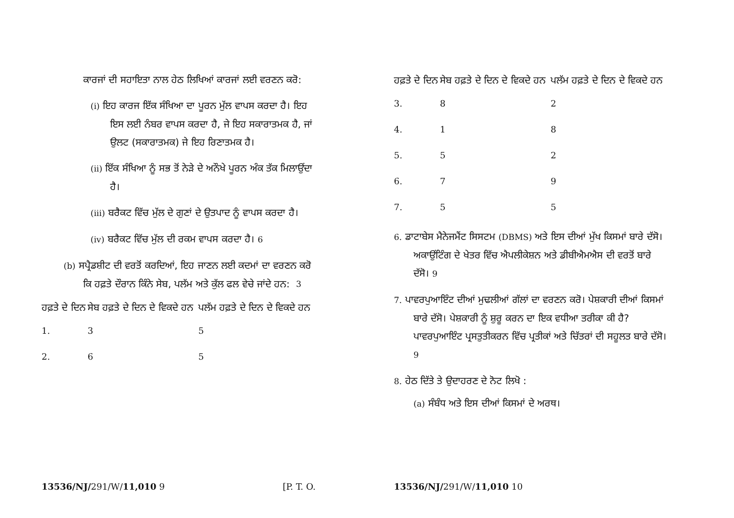ਕਾਰਜਾਂ ਦੀ ਸਹਾਇਤਾ ਨਾਲ ਹੇਠ ਲਿਖਿਆਂ ਕਾਰਜਾਂ ਲਈ ਵਰਣਨ ਕਰੋ:
(i) ਇਹ ਕਾਰਜ ਇੱਕ ਸੰਖਿਆ ਦਾ ਪੂਰਨ ਮੁੱਲ ਵਾਪਸ ਕਰਦਾ ਹੈ। ਇਹ ਇਸ ਲਈ ਨੰਬਰ ਵਾਪਸ ਕਰਦਾ ਹੈ, ਜੇ ਇਹ ਸਕਾਰਾਤਮਕ ਹੈ, ਜਾਂ ਉਲਟ (ਸਕਾਰਾਤਮਕ) ਜੇ ਇਹ ਰਿਣਾਤਮਕ ਹੈ।
(ii) ਇੱਕ ਸੰਖਿਆ ਨੂੰ ਸਭ ਤੋਂ ਨੇੜੇ ਦੇ ਅਨੌਖੇ ਪੂਰਨ ਅੰਕ ਤੱਕ ਮਿਲਾਉਂਦਾ ਹੈ।
(iii) ਬਰੈਕਟ ਵਿੱਚ ਮੁੱਲ ਦੇ ਗੁਣਾਂ ਦੇ ਉਤਪਾਦ ਨੂੰ ਵਾਪਸ ਕਰਦਾ ਹੈ।
(iv) ਬਰੈਕਟ ਵਿੱਚ ਮੁੱਲ ਦੀ ਰਕਮ ਵਾਪਸ ਕਰਦਾ ਹੈ। 6
(b) ਸਪ੍ਰੈਡਸ਼ੀਟ ਦੀ ਵਰਤੋਂ ਕਰਦਿਆਂ, ਇਹ ਜਾਣਨ ਲਈ ਕਦਮਾਂ ਦਾ ਵਰਣਨ ਕਰੋ ਕਿ ਹਫ਼ਤੇ ਦੌਰਾਨ ਕਿੰਨੇ ਸੇਬ, ਪਲੱਮ ਅਤੇ ਕੁੱਲ ਫਲ ਵੇਚੇ ਜਾਂਦੇ ਹਨ: 3
| ਹਫ਼ਤੇ ਦੇ ਦਿਨ | ਸੇਬ ਹਫ਼ਤੇ ਦੇ ਦਿਨ ਦੇ ਵਿਕਦੇ ਹਨ | ਪਲੱਮ ਹਫ਼ਤੇ ਦੇ ਦਿਨ ਦੇ ਵਿਕਦੇ ਹਨ |
| --- | --- | --- |
| 1. | 3 | 5 |
| 2. | 6 | 5 |
13536/NJ/291/W/11,010 9 [P. T. O.
| ਹਫ਼ਤੇ ਦੇ ਦਿਨ | ਸੇਬ ਹਫ਼ਤੇ ਦੇ ਦਿਨ ਦੇ ਵਿਕਦੇ ਹਨ | ਪਲੱਮ ਹਫ਼ਤੇ ਦੇ ਦਿਨ ਦੇ ਵਿਕਦੇ ਹਨ |
| --- | --- | --- |
| 3. | 8 | 2 |
| 4. | 1 | 8 |
| 5. | 5 | 2 |
| 6. | 7 | 9 |
| 7. | 5 | 5 |
6. ਡਾਟਾਬੇਸ ਮੈਨੇਜਮੈਂਟ ਸਿਸਟਮ (DBMS) ਅਤੇ ਇਸ ਦੀਆਂ ਮੁੱਖ ਕਿਸਮਾਂ ਬਾਰੇ ਦੱਸੋ। ਅਕਾਉਂਟਿੰਗ ਦੇ ਖੇਤਰ ਵਿੱਚ ਐਪਲੀਕੇਸ਼ਨ ਅਤੇ ਡੀਬੀਐਮਐਸ ਦੀ ਵਰਤੋਂ ਬਾਰੇ ਦੱਸੋ। 9
7. ਪਾਵਰਪੁਆਇੰਟ ਦੀਆਂ ਮੁਢਲੀਆਂ ਗੱਲਾਂ ਦਾ ਵਰਣਨ ਕਰੋ। ਪੇਸ਼ਕਾਰੀ ਦੀਆਂ ਕਿਸਮਾਂ ਬਾਰੇ ਦੱਸੋ। ਪੇਸ਼ਕਾਰੀ ਨੂੰ ਸ਼ੁਰੂ ਕਰਨ ਦਾ ਇਕ ਵਧੀਆ ਤਰੀਕਾ ਕੀ ਹੈ? ਪਾਵਰਪੁਆਇੰਟ ਪ੍ਰਸਤੁਤੀਕਰਨ ਵਿੱਚ ਪ੍ਰਤੀਕਾਂ ਅਤੇ ਚਿੱਤਰਾਂ ਦੀ ਸਹੂਲਤ ਬਾਰੇ ਦੱਸੋ। 9
8. ਹੇਠ ਦਿੱਤੇ ਤੇ ਉਦਾਹਰਣ ਦੇ ਨੋਟ ਲਿਖੋ :
(a) ਸੰਬੰਧ ਅਤੇ ਇਸ ਦੀਆਂ ਕਿਸਮਾਂ ਦੇ ਅਰਥ।
13536/NJ/291/W/11,010 10